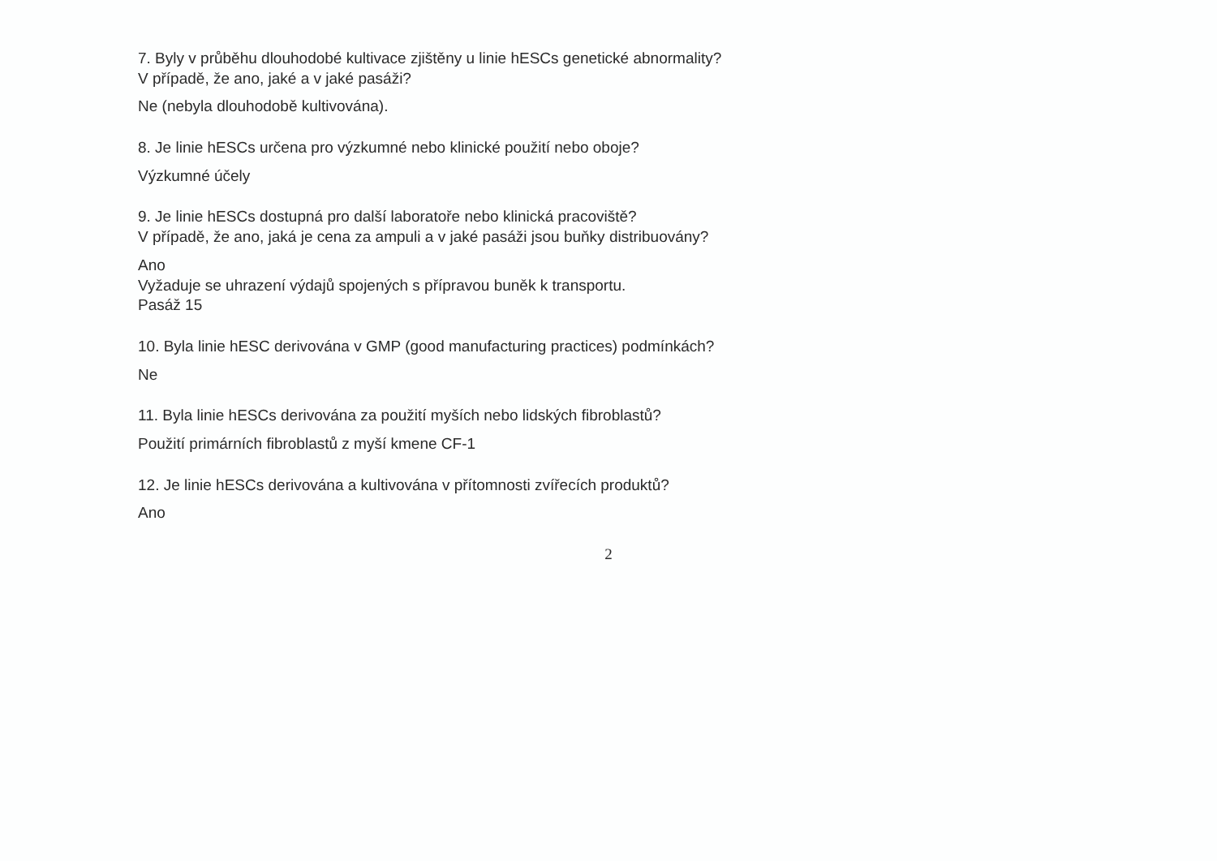7. Byly v průběhu dlouhodobé kultivace zjištěny u linie hESCs genetické abnormality?
V případě, že ano, jaké a v jaké pasáži?
Ne (nebyla dlouhodobě kultivována).
8. Je linie hESCs určena pro výzkumné nebo klinické použití nebo oboje?
Výzkumné účely
9. Je linie hESCs dostupná pro další laboratoře nebo klinická pracoviště?
V případě, že ano, jaká je cena za ampuli a v jaké pasáži jsou buňky distribuovány?
Ano
Vyžaduje se uhrazení výdajů spojených s přípravou buněk k transportu.
Pasáž 15
10. Byla linie hESC derivována v GMP (good manufacturing practices) podmínkách?
Ne
11. Byla linie hESCs derivována za použití myších nebo lidských fibroblastů?
Použití primárních fibroblastů z myší kmene CF-1
12. Je linie hESCs derivována a kultivována v přítomnosti zvířecích produktů?
Ano
2